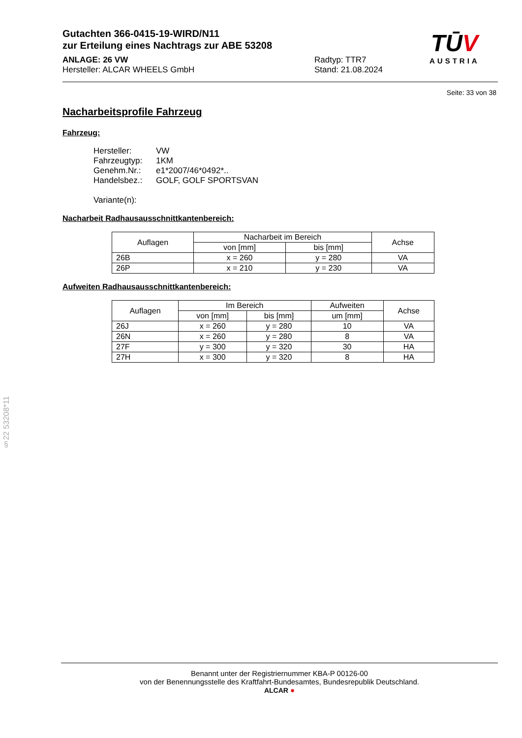Gutachten 366-0415-19-WIRD/N11
zur Erteilung eines Nachtrags zur ABE 53208
ANLAGE: 26 VW
Hersteller: ALCAR WHEELS GmbH
Radtyp: TTR7
Stand: 21.08.2024
TŪV
AUSTRIA
Seite: 33 von 38
Nacharbeitsprofile Fahrzeug
Fahrzeug:
Hersteller: VW
Fahrzeugtyp: 1KM
Genehm.Nr.: e1*2007/46*0492*..
Handelsbez.: GOLF, GOLF SPORTSVAN
Variante(n):
Nacharbeit Radhausausschnittkantenbereich:
| Auflagen | Nacharbeit im Bereich | | Achse |
| --- | --- | --- | --- |
| | von [mm] | bis [mm] | |
| 26B | x = 260 | y = 280 | VA |
| 26P | x = 210 | y = 230 | VA |
Aufweiten Radhausausschnittkantenbereich:
| Auflagen | Im Bereich | | Aufweiten | Achse |
| --- | --- | --- | --- | --- |
| | von [mm] | bis [mm] | um [mm] | |
| 26J | x = 260 | y = 280 | 10 | VA |
| 26N | x = 260 | y = 280 | 8 | VA |
| 27F | y = 300 | y = 320 | 30 | HA |
| 27H | x = 300 | y = 320 | 8 | HA |
§22 53208*11
Benannt unter der Registriernummer KBA-P 00126-00
von der Benennungsstelle des Kraftfahrt-Bundesamtes, Bundesrepublik Deutschland.
ALCAR ●